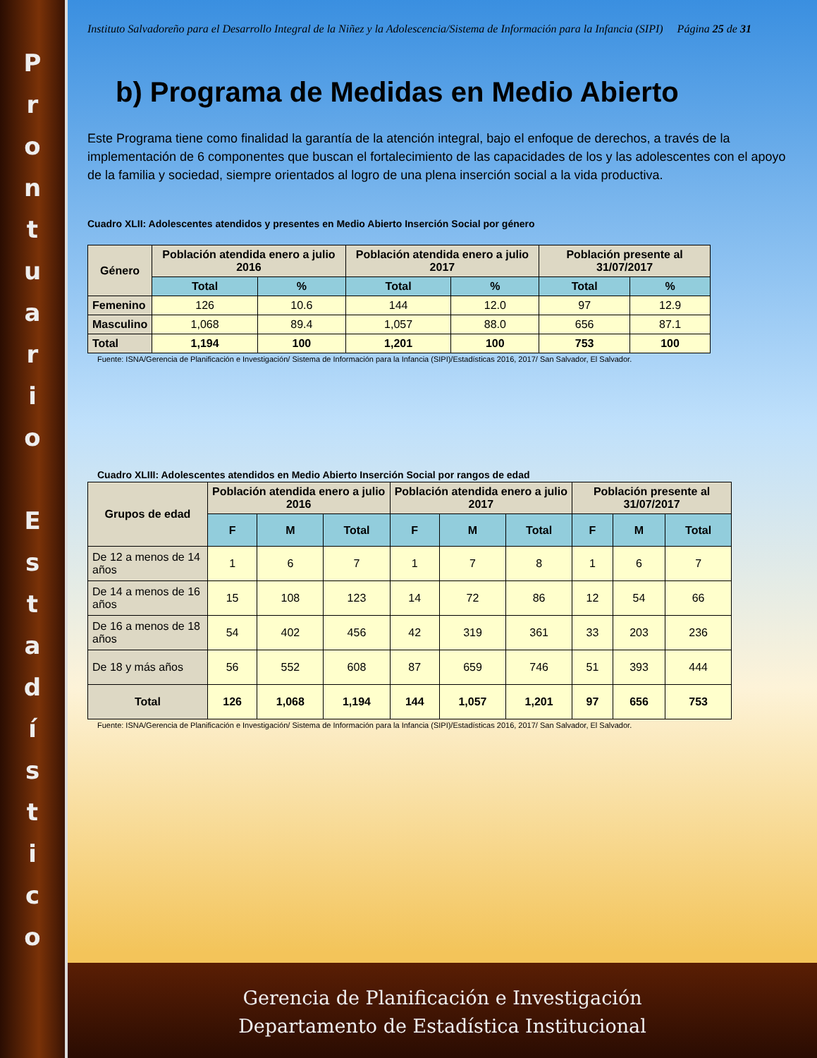P
r
o
n
t
u
a
r
i
o
E
s
t
a
d
í
s
t
i
c
o
Instituto Salvadoreño para el Desarrollo Integral de la Niñez y la Adolescencia/Sistema de Información para la Infancia (SIPI) Página 25 de 31
b) Programa de Medidas en Medio Abierto
Este Programa tiene como finalidad la garantía de la atención integral, bajo el enfoque de derechos, a través de la implementación de 6 componentes que buscan el fortalecimiento de las capacidades de los y las adolescentes con el apoyo de la familia y sociedad, siempre orientados al logro de una plena inserción social a la vida productiva.
Cuadro XLII: Adolescentes atendidos y presentes en Medio Abierto Inserción Social por género
| Género | Población atendida enero a julio 2016 | | Población atendida enero a julio 2017 | | Población presente al 31/07/2017 | |
| --- | --- | --- | --- | --- | --- | --- |
| | Total | % | Total | % | Total | % |
| Femenino | 126 | 10.6 | 144 | 12.0 | 97 | 12.9 |
| Masculino | 1,068 | 89.4 | 1,057 | 88.0 | 656 | 87.1 |
| Total | 1,194 | 100 | 1,201 | 100 | 753 | 100 |
Fuente: ISNA/Gerencia de Planificación e Investigación/ Sistema de Información para la Infancia (SIPI)/Estadísticas 2016, 2017/ San Salvador, El Salvador.
Cuadro XLIII: Adolescentes atendidos en Medio Abierto Inserción Social por rangos de edad
| Grupos de edad | Población atendida enero a julio 2016 | | | Población atendida enero a julio 2017 | | | Población presente al 31/07/2017 | | |
| --- | --- | --- | --- | --- | --- | --- | --- | --- | --- |
| | F | M | Total | F | M | Total | F | M | Total |
| De 12 a menos de 14 años | 1 | 6 | 7 | 1 | 7 | 8 | 1 | 6 | 7 |
| De 14 a menos de 16 años | 15 | 108 | 123 | 14 | 72 | 86 | 12 | 54 | 66 |
| De 16 a menos de 18 años | 54 | 402 | 456 | 42 | 319 | 361 | 33 | 203 | 236 |
| De 18 y más años | 56 | 552 | 608 | 87 | 659 | 746 | 51 | 393 | 444 |
| Total | 126 | 1,068 | 1,194 | 144 | 1,057 | 1,201 | 97 | 656 | 753 |
Fuente: ISNA/Gerencia de Planificación e Investigación/ Sistema de Información para la Infancia (SIPI)/Estadísticas 2016, 2017/ San Salvador, El Salvador.
Gerencia de Planificación e Investigación
Departamento de Estadística Institucional